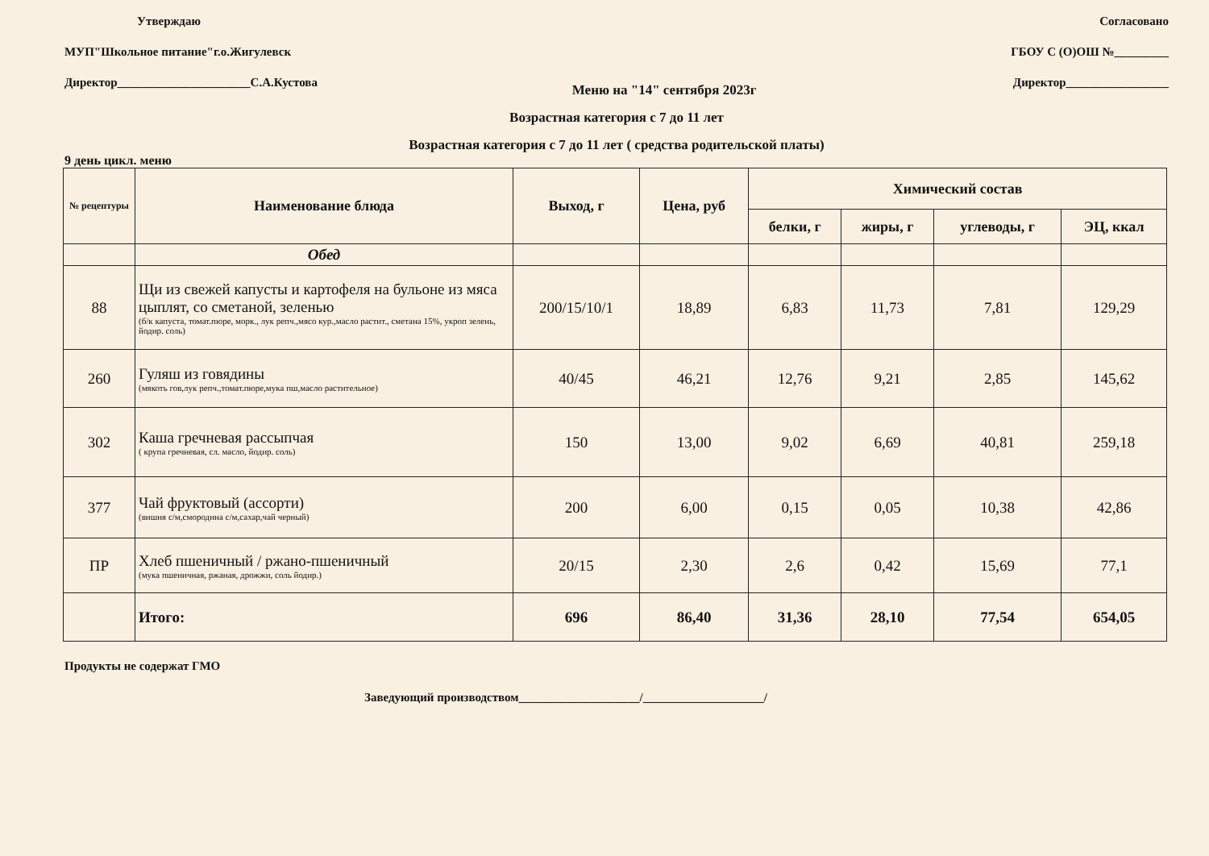Утверждаю
МУП"Школьное питание"г.о.Жигулевск
Директор______________________С.А.Кустова
Меню на "14" сентября 2023г
Согласовано
ГБОУ С (О)ОШ №_________
Директор_________________
Возрастная категория с 7 до 11 лет
Возрастная категория с 7 до 11 лет ( средства родительской платы)
9 день цикл. меню
| № рецептуры | Наименование блюда | Выход, г | Цена, руб | Химический состав | | | |
| --- | --- | --- | --- | --- | --- | --- | --- |
| | | | | белки, г | жиры, г | углеводы, г | ЭЦ, ккал |
| | Обед | | | | | | |
| 88 | Щи из свежей капусты и картофеля на бульоне из мяса цыплят, со сметаной, зеленью (б/к капуста, томат.пюре, морк., лук репч.,мясо кур.,масло растит., сметана 15%, укроп зелень, йодир. соль) | 200/15/10/1 | 18,89 | 6,83 | 11,73 | 7,81 | 129,29 |
| 260 | Гуляш из говядины (мякоть гов,лук репч.,томат.пюре,мука пш,масло растительное) | 40/45 | 46,21 | 12,76 | 9,21 | 2,85 | 145,62 |
| 302 | Каша гречневая рассыпчая ( крупа гречневая, сл. масло, йодир. соль) | 150 | 13,00 | 9,02 | 6,69 | 40,81 | 259,18 |
| 377 | Чай фруктовый (ассорти) (вишня с/м,смородина с/м,сахар,чай черный) | 200 | 6,00 | 0,15 | 0,05 | 10,38 | 42,86 |
| ПР | Хлеб пшеничный / ржано-пшеничный (мука пшеничная, ржаная, дрожжи, соль йодир.) | 20/15 | 2,30 | 2,6 | 0,42 | 15,69 | 77,1 |
| | Итого: | 696 | 86,40 | 31,36 | 28,10 | 77,54 | 654,05 |
Продукты не содержат ГМО
Заведующий производством____________________/____________________/